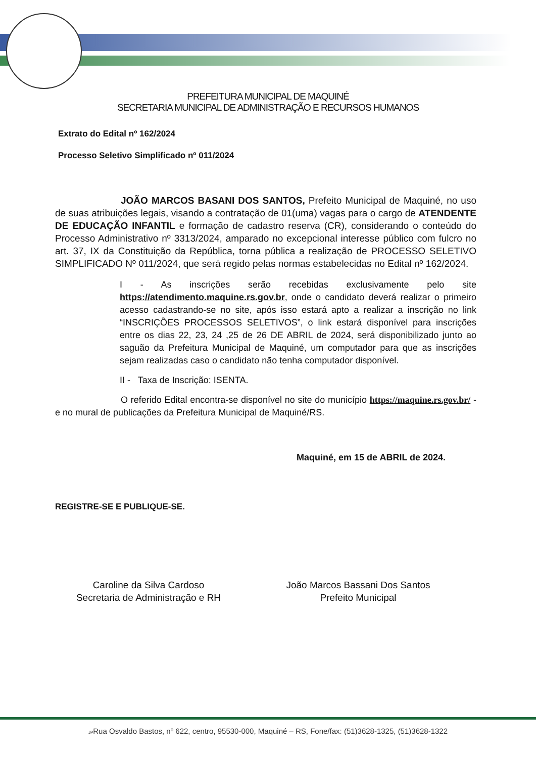PREFEITURA MUNICIPAL DE MAQUINÉ
SECRETARIA MUNICIPAL DE ADMINISTRAÇÃO E RECURSOS HUMANOS
Extrato do Edital nº 162/2024
Processo Seletivo Simplificado nº 011/2024
JOÃO MARCOS BASANI DOS SANTOS, Prefeito Municipal de Maquiné, no uso de suas atribuições legais, visando a contratação de 01(uma) vagas para o cargo de ATENDENTE DE EDUCAÇÃO INFANTIL e formação de cadastro reserva (CR), considerando o conteúdo do Processo Administrativo nº 3313/2024, amparado no excepcional interesse público com fulcro no art. 37, IX da Constituição da República, torna pública a realização de PROCESSO SELETIVO SIMPLIFICADO Nº 011/2024, que será regido pelas normas estabelecidas no Edital nº 162/2024.
I - As inscrições serão recebidas exclusivamente pelo site https://atendimento.maquine.rs.gov.br, onde o candidato deverá realizar o primeiro acesso cadastrando-se no site, após isso estará apto a realizar a inscrição no link “INSCRIÇÕES PROCESSOS SELETIVOS”, o link estará disponível para inscrições entre os dias 22, 23, 24 ,25 de 26 DE ABRIL de 2024, será disponibilizado junto ao saguão da Prefeitura Municipal de Maquiné, um computador para que as inscrições sejam realizadas caso o candidato não tenha computador disponível.
II - Taxa de Inscrição: ISENTA.
O referido Edital encontra-se disponível no site do município https://maquine.rs.gov.br/ - e no mural de publicações da Prefeitura Municipal de Maquiné/RS.
Maquiné, em 15 de ABRIL de 2024.
REGISTRE-SE E PUBLIQUE-SE.
Caroline da Silva Cardoso
Secretaria de Administração e RH
João Marcos Bassani Dos Santos
Prefeito Municipal
JPRua Osvaldo Bastos, nº 622, centro, 95530-000, Maquiné – RS, Fone/fax: (51)3628-1325, (51)3628-1322